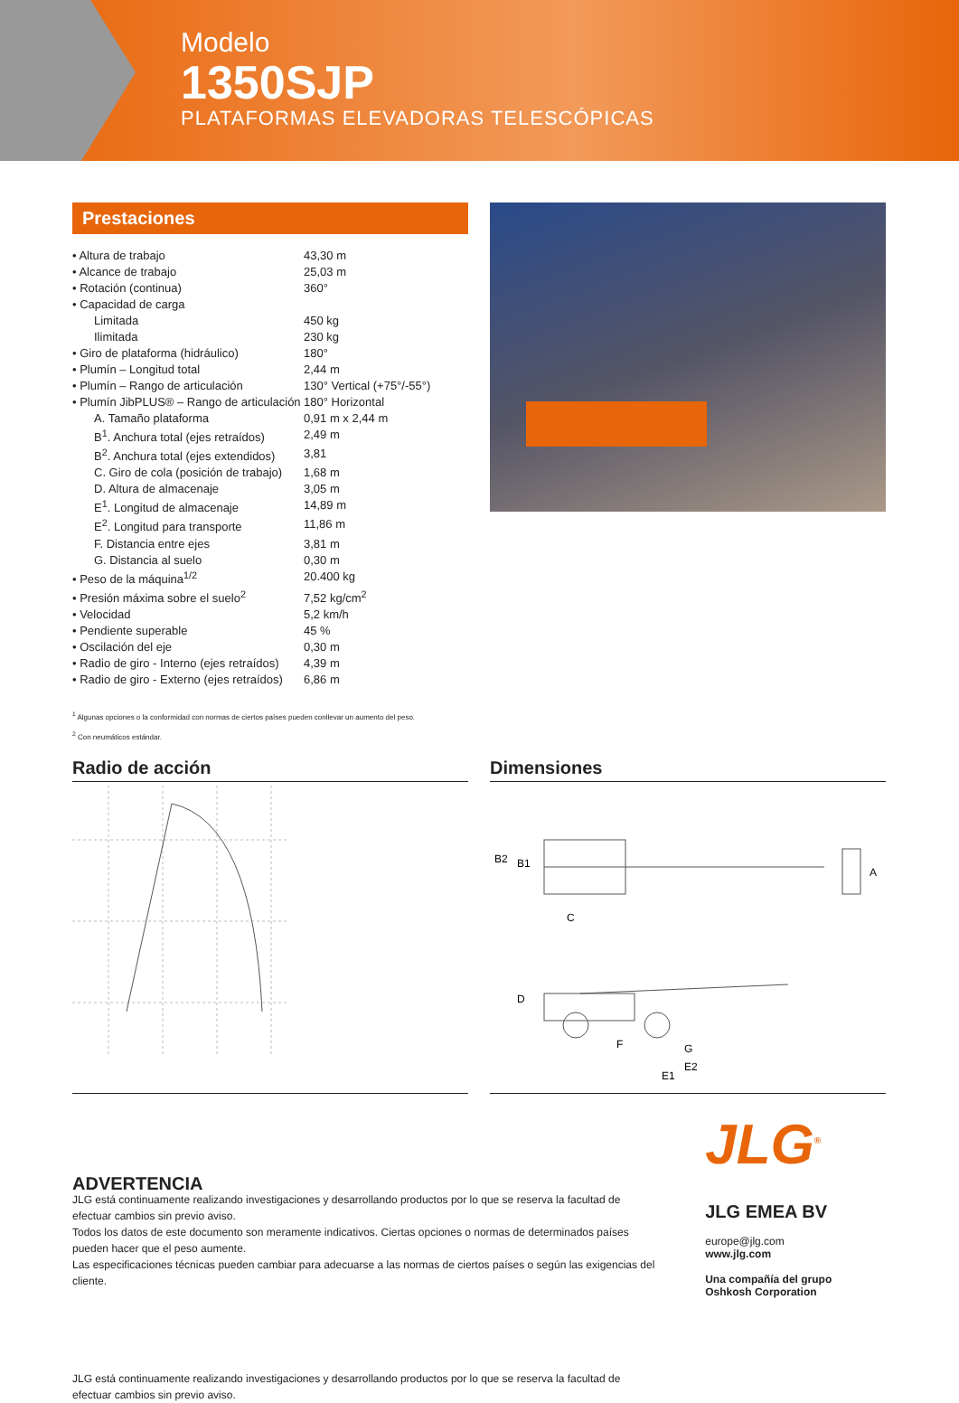Modelo
1350SJP
PLATAFORMAS ELEVADORAS TELESCÓPICAS
Prestaciones
| • Altura de trabajo | 43,30 m |
| • Alcance de trabajo | 25,03 m |
| • Rotación (continua) | 360° |
| • Capacidad de carga | |
| Limitada | 450 kg |
| Ilimitada | 230 kg |
| • Giro de plataforma (hidráulico) | 180° |
| • Plumín – Longitud total | 2,44 m |
| • Plumín – Rango de articulación | 130° Vertical (+75°/-55°) |
| • Plumín JibPLUS® – Rango de articulación | 180° Horizontal |
| A. Tamaño plataforma | 0,91 m x 2,44 m |
| B<sup>1</sup>. Anchura total (ejes retraídos) | 2,49 m |
| B<sup>2</sup>. Anchura total (ejes extendidos) | 3,81 |
| C. Giro de cola (posición de trabajo) | 1,68 m |
| D. Altura de almacenaje | 3,05 m |
| E<sup>1</sup>. Longitud de almacenaje | 14,89 m |
| E<sup>2</sup>. Longitud para transporte | 11,86 m |
| F. Distancia entre ejes | 3,81 m |
| G. Distancia al suelo | 0,30 m |
| • Peso de la máquina<sup>1/2</sup> | 20.400 kg |
| • Presión máxima sobre el suelo<sup>2</sup> | 7,52 kg/cm<sup>2</sup> |
| • Velocidad | 5,2 km/h |
| • Pendiente superable | 45 % |
| • Oscilación del eje | 0,30 m |
| • Radio de giro - Interno (ejes retraídos) | 4,39 m |
| • Radio de giro - Externo (ejes retraídos) | 6,86 m |
<sup>1</sup> Algunas opciones o la conformidad con normas de ciertos países pueden conllevar un aumento del peso.
<sup>2</sup> Con neumáticos estándar.
Radio de acción Dimensiones
B2
B1
A
C
D
F
G
E2
E1
ADVERTENCIA
JLG está continuamente realizando investigaciones y desarrollando productos por lo que se reserva la facultad de efectuar cambios sin previo aviso.
Todos los datos de este documento son meramente indicativos. Ciertas opciones o normas de determinados países pueden hacer que el peso aumente.
Las especificaciones técnicas pueden cambiar para adecuarse a las normas de ciertos países o según las exigencias del cliente.
JLG está continuamente realizando investigaciones y desarrollando productos por lo que se reserva la facultad de efectuar cambios sin previo aviso.
JLG<sup>®</sup>
JLG EMEA BV
europe@jlg.com
www.jlg.com
Una compañía del grupo
Oshkosh Corporation